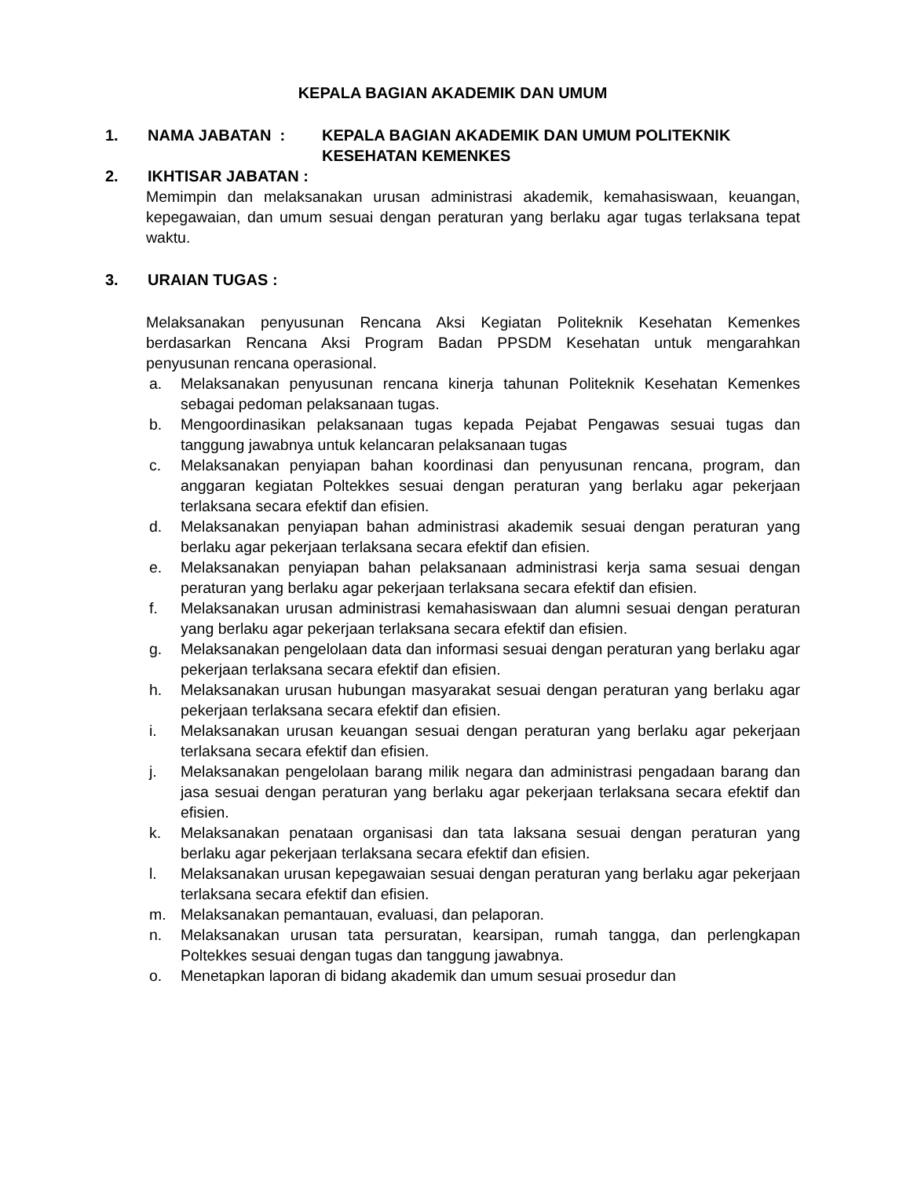KEPALA BAGIAN AKADEMIK DAN UMUM
1. NAMA JABATAN : KEPALA BAGIAN AKADEMIK DAN UMUM POLITEKNIK KESEHATAN KEMENKES
2. IKHTISAR JABATAN :
Memimpin dan melaksanakan urusan administrasi akademik, kemahasiswaan, keuangan, kepegawaian, dan umum sesuai dengan peraturan yang berlaku agar tugas terlaksana tepat waktu.
3. URAIAN TUGAS :
Melaksanakan penyusunan Rencana Aksi Kegiatan Politeknik Kesehatan Kemenkes berdasarkan Rencana Aksi Program Badan PPSDM Kesehatan untuk mengarahkan penyusunan rencana operasional.
a. Melaksanakan penyusunan rencana kinerja tahunan Politeknik Kesehatan Kemenkes sebagai pedoman pelaksanaan tugas.
b. Mengoordinasikan pelaksanaan tugas kepada Pejabat Pengawas sesuai tugas dan tanggung jawabnya untuk kelancaran pelaksanaan tugas
c. Melaksanakan penyiapan bahan koordinasi dan penyusunan rencana, program, dan anggaran kegiatan Poltekkes sesuai dengan peraturan yang berlaku agar pekerjaan terlaksana secara efektif dan efisien.
d. Melaksanakan penyiapan bahan administrasi akademik sesuai dengan peraturan yang berlaku agar pekerjaan terlaksana secara efektif dan efisien.
e. Melaksanakan penyiapan bahan pelaksanaan administrasi kerja sama sesuai dengan peraturan yang berlaku agar pekerjaan terlaksana secara efektif dan efisien.
f. Melaksanakan urusan administrasi kemahasiswaan dan alumni sesuai dengan peraturan yang berlaku agar pekerjaan terlaksana secara efektif dan efisien.
g. Melaksanakan pengelolaan data dan informasi sesuai dengan peraturan yang berlaku agar pekerjaan terlaksana secara efektif dan efisien.
h. Melaksanakan urusan hubungan masyarakat sesuai dengan peraturan yang berlaku agar pekerjaan terlaksana secara efektif dan efisien.
i. Melaksanakan urusan keuangan sesuai dengan peraturan yang berlaku agar pekerjaan terlaksana secara efektif dan efisien.
j. Melaksanakan pengelolaan barang milik negara dan administrasi pengadaan barang dan jasa sesuai dengan peraturan yang berlaku agar pekerjaan terlaksana secara efektif dan efisien.
k. Melaksanakan penataan organisasi dan tata laksana sesuai dengan peraturan yang berlaku agar pekerjaan terlaksana secara efektif dan efisien.
l. Melaksanakan urusan kepegawaian sesuai dengan peraturan yang berlaku agar pekerjaan terlaksana secara efektif dan efisien.
m. Melaksanakan pemantauan, evaluasi, dan pelaporan.
n. Melaksanakan urusan tata persuratan, kearsipan, rumah tangga, dan perlengkapan Poltekkes sesuai dengan tugas dan tanggung jawabnya.
o. Menetapkan laporan di bidang akademik dan umum sesuai prosedur dan